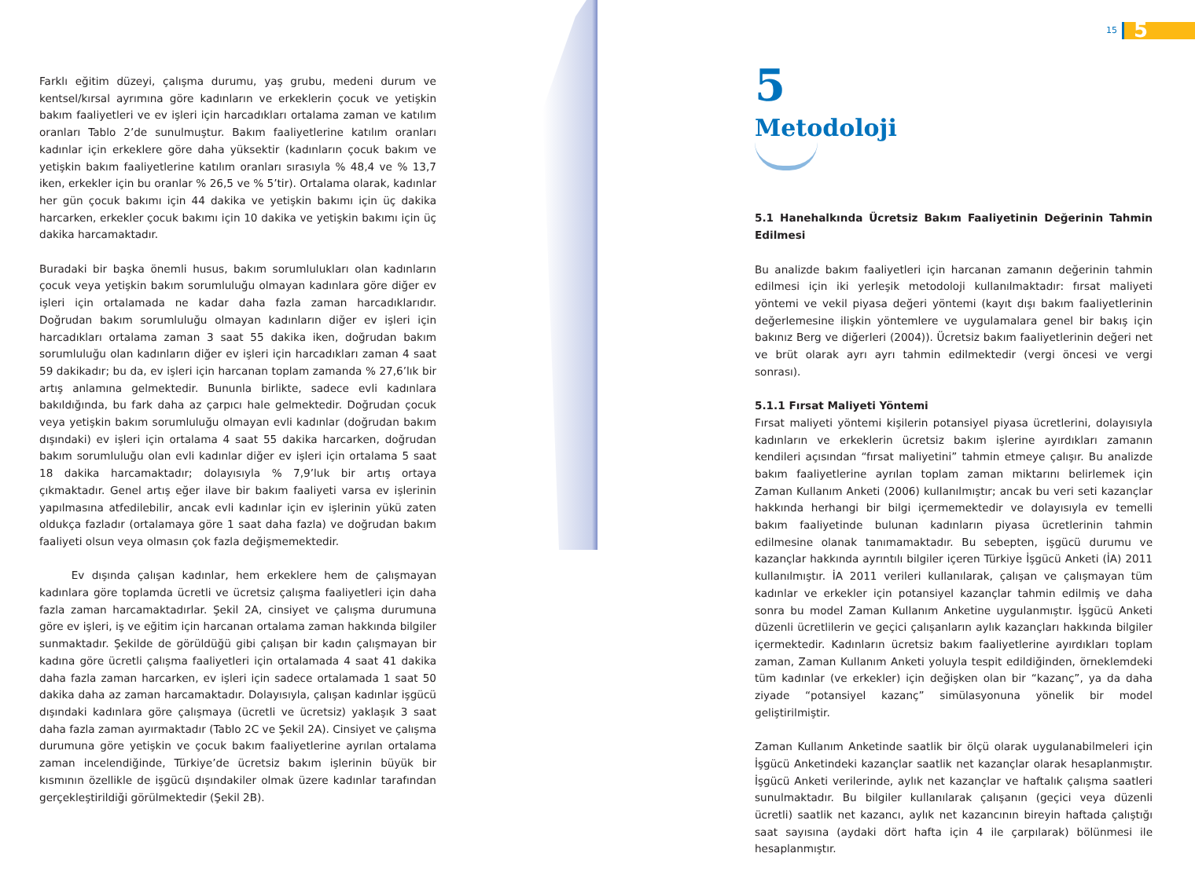Farklı eğitim düzeyi, çalışma durumu, yaş grubu, medeni durum ve kentsel/kırsal ayrımına göre kadınların ve erkeklerin çocuk ve yetişkin bakım faaliyetleri ve ev işleri için harcadıkları ortalama zaman ve katılım oranları Tablo 2’de sunulmuştur. Bakım faaliyetlerine katılım oranları kadınlar için erkeklere göre daha yüksektir (kadınların çocuk bakım ve yetişkin bakım faaliyetlerine katılım oranları sırasıyla % 48,4 ve % 13,7 iken, erkekler için bu oranlar % 26,5 ve % 5’tir). Ortalama olarak, kadınlar her gün çocuk bakımı için 44 dakika ve yetişkin bakımı için üç dakika harcarken, erkekler çocuk bakımı için 10 dakika ve yetişkin bakımı için üç dakika harcamaktadır.
Buradaki bir başka önemli husus, bakım sorumlulukları olan kadınların çocuk veya yetişkin bakım sorumluluğu olmayan kadınlara göre diğer ev işleri için ortalamada ne kadar daha fazla zaman harcadıklarıdır. Doğrudan bakım sorumluluğu olmayan kadınların diğer ev işleri için harcadıkları ortalama zaman 3 saat 55 dakika iken, doğrudan bakım sorumluluğu olan kadınların diğer ev işleri için harcadıkları zaman 4 saat 59 dakikadır; bu da, ev işleri için harcanan toplam zamanda % 27,6’lık bir artış anlamına gelmektedir. Bununla birlikte, sadece evli kadınlara bakıldığında, bu fark daha az çarpıcı hale gelmektedir. Doğrudan çocuk veya yetişkin bakım sorumluluğu olmayan evli kadınlar (doğrudan bakım dışındaki) ev işleri için ortalama 4 saat 55 dakika harcarken, doğrudan bakım sorumluluğu olan evli kadınlar diğer ev işleri için ortalama 5 saat 18 dakika harcamaktadır; dolayısıyla % 7,9’luk bir artış ortaya çıkmaktadır. Genel artış eğer ilave bir bakım faaliyeti varsa ev işlerinin yapılmasına atfedilebilir, ancak evli kadınlar için ev işlerinin yükü zaten oldukça fazladır (ortalamaya göre 1 saat daha fazla) ve doğrudan bakım faaliyeti olsun veya olmasın çok fazla değişmemektedir.
   Ev dışında çalışan kadınlar, hem erkeklere hem de çalışmayan kadınlara göre toplamda ücretli ve ücretsiz çalışma faaliyetleri için daha fazla zaman harcamaktadırlar. Şekil 2A, cinsiyet ve çalışma durumuna göre ev işleri, iş ve eğitim için harcanan ortalama zaman hakkında bilgiler sunmaktadır. Şekilde de görüldüğü gibi çalışan bir kadın çalışmayan bir kadına göre ücretli çalışma faaliyetleri için ortalamada 4 saat 41 dakika daha fazla zaman harcarken, ev işleri için sadece ortalamada 1 saat 50 dakika daha az zaman harcamaktadır. Dolayısıyla, çalışan kadınlar işgücü dışındaki kadınlara göre çalışmaya (ücretli ve ücretsiz) yaklaşık 3 saat daha fazla zaman ayırmaktadır (Tablo 2C ve Şekil 2A). Cinsiyet ve çalışma durumuna göre yetişkin ve çocuk bakım faaliyetlerine ayrılan ortalama zaman incelendiğinde, Türkiye’de ücretsiz bakım işlerinin büyük bir kısmının özellikle de işgücü dışındakiler olmak üzere kadınlar tarafından gerçekleştirildiği görülmektedir (Şekil 2B).
15 5
5
Metodoloji
5.1 Hanehalkında Ücretsiz Bakım Faaliyetinin Değerinin Tahmin Edilmesi
Bu analizde bakım faaliyetleri için harcanan zamanın değerinin tahmin edilmesi için iki yerleşik metodoloji kullanılmaktadır: fırsat maliyeti yöntemi ve vekil piyasa değeri yöntemi (kayıt dışı bakım faaliyetlerinin değerlemesine ilişkin yöntemlere ve uygulamalara genel bir bakış için bakınız Berg ve diğerleri (2004)). Ücretsiz bakım faaliyetlerinin değeri net ve brüt olarak ayrı ayrı tahmin edilmektedir (vergi öncesi ve vergi sonrası).
5.1.1 Fırsat Maliyeti Yöntemi
Fırsat maliyeti yöntemi kişilerin potansiyel piyasa ücretlerini, dolayısıyla kadınların ve erkeklerin ücretsiz bakım işlerine ayırdıkları zamanın kendileri açısından “fırsat maliyetini” tahmin etmeye çalışır. Bu analizde bakım faaliyetlerine ayrılan toplam zaman miktarını belirlemek için Zaman Kullanım Anketi (2006) kullanılmıştır; ancak bu veri seti kazançlar hakkında herhangi bir bilgi içermemektedir ve dolayısıyla ev temelli bakım faaliyetinde bulunan kadınların piyasa ücretlerinin tahmin edilmesine olanak tanımamaktadır. Bu sebepten, işgücü durumu ve kazançlar hakkında ayrıntılı bilgiler içeren Türkiye İşgücü Anketi (İA) 2011 kullanılmıştır. İA 2011 verileri kullanılarak, çalışan ve çalışmayan tüm kadınlar ve erkekler için potansiyel kazançlar tahmin edilmiş ve daha sonra bu model Zaman Kullanım Anketine uygulanmıştır. İşgücü Anketi düzenli ücretlilerin ve geçici çalışanların aylık kazançları hakkında bilgiler içermektedir. Kadınların ücretsiz bakım faaliyetlerine ayırdıkları toplam zaman, Zaman Kullanım Anketi yoluyla tespit edildiğinden, örneklemdeki tüm kadınlar (ve erkekler) için değişken olan bir “kazanç”, ya da daha ziyade “potansiyel kazanç” simülasyonuna yönelik bir model geliştirilmiştir.
Zaman Kullanım Anketinde saatlik bir ölçü olarak uygulanabilmeleri için İşgücü Anketindeki kazançlar saatlik net kazançlar olarak hesaplanmıştır. İşgücü Anketi verilerinde, aylık net kazançlar ve haftalık çalışma saatleri sunulmaktadır. Bu bilgiler kullanılarak çalışanın (geçici veya düzenli ücretli) saatlik net kazancı, aylık net kazancının bireyin haftada çalıştığı saat sayısına (aydaki dört hafta için 4 ile çarpılarak) bölünmesi ile hesaplanmıştır.